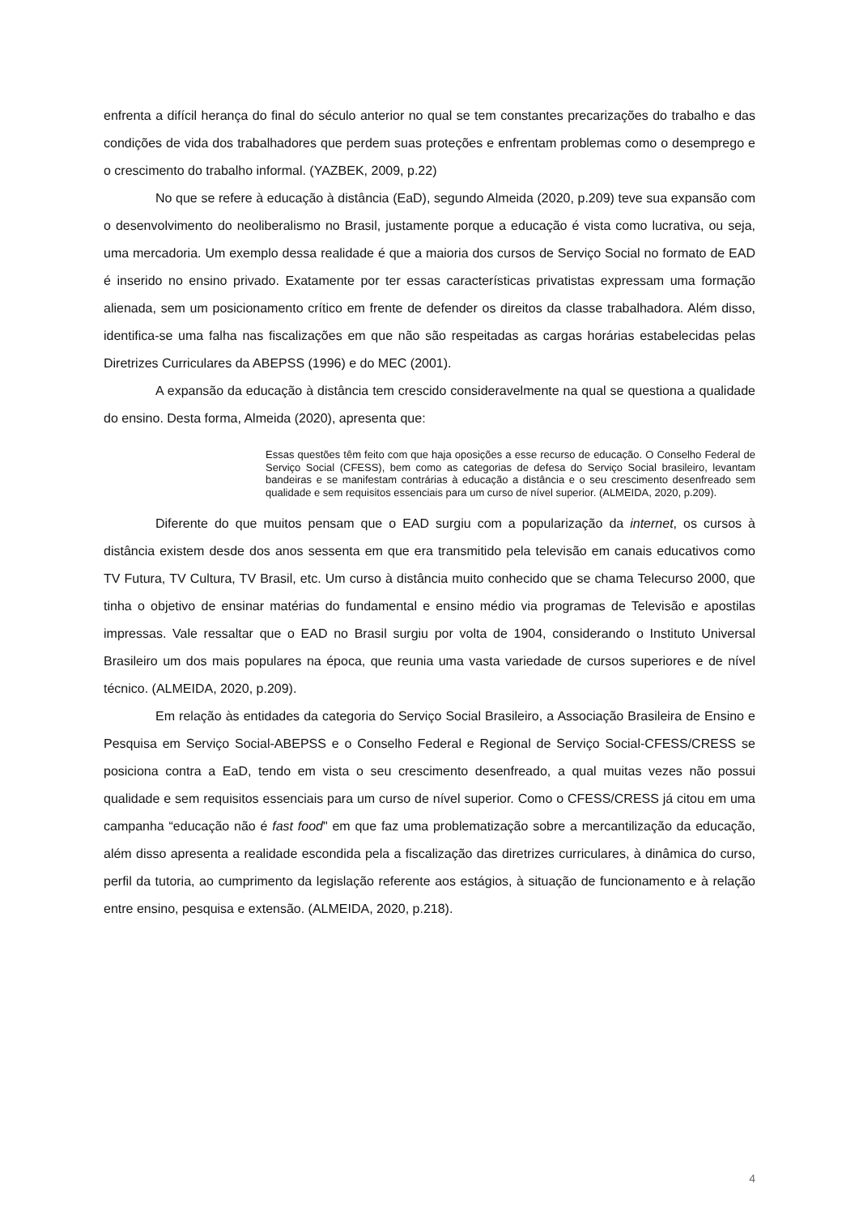enfrenta a difícil herança do final do século anterior no qual se tem constantes precarizações do trabalho e das condições de vida dos trabalhadores que perdem suas proteções e enfrentam problemas como o desemprego e o crescimento do trabalho informal. (YAZBEK, 2009, p.22)
No que se refere à educação à distância (EaD), segundo Almeida (2020, p.209) teve sua expansão com o desenvolvimento do neoliberalismo no Brasil, justamente porque a educação é vista como lucrativa, ou seja, uma mercadoria. Um exemplo dessa realidade é que a maioria dos cursos de Serviço Social no formato de EAD é inserido no ensino privado. Exatamente por ter essas características privatistas expressam uma formação alienada, sem um posicionamento crítico em frente de defender os direitos da classe trabalhadora. Além disso, identifica-se uma falha nas fiscalizações em que não são respeitadas as cargas horárias estabelecidas pelas Diretrizes Curriculares da ABEPSS (1996) e do MEC (2001).
A expansão da educação à distância tem crescido consideravelmente na qual se questiona a qualidade do ensino. Desta forma, Almeida (2020), apresenta que:
Essas questões têm feito com que haja oposições a esse recurso de educação. O Conselho Federal de Serviço Social (CFESS), bem como as categorias de defesa do Serviço Social brasileiro, levantam bandeiras e se manifestam contrárias à educação a distância e o seu crescimento desenfreado sem qualidade e sem requisitos essenciais para um curso de nível superior. (ALMEIDA, 2020, p.209).
Diferente do que muitos pensam que o EAD surgiu com a popularização da internet, os cursos à distância existem desde dos anos sessenta em que era transmitido pela televisão em canais educativos como TV Futura, TV Cultura, TV Brasil, etc. Um curso à distância muito conhecido que se chama Telecurso 2000, que tinha o objetivo de ensinar matérias do fundamental e ensino médio via programas de Televisão e apostilas impressas. Vale ressaltar que o EAD no Brasil surgiu por volta de 1904, considerando o Instituto Universal Brasileiro um dos mais populares na época, que reunia uma vasta variedade de cursos superiores e de nível técnico. (ALMEIDA, 2020, p.209).
Em relação às entidades da categoria do Serviço Social Brasileiro, a Associação Brasileira de Ensino e Pesquisa em Serviço Social-ABEPSS e o Conselho Federal e Regional de Serviço Social-CFESS/CRESS se posiciona contra a EaD, tendo em vista o seu crescimento desenfreado, a qual muitas vezes não possui qualidade e sem requisitos essenciais para um curso de nível superior. Como o CFESS/CRESS já citou em uma campanha “educação não é fast food" em que faz uma problematização sobre a mercantilização da educação, além disso apresenta a realidade escondida pela a fiscalização das diretrizes curriculares, à dinâmica do curso, perfil da tutoria, ao cumprimento da legislação referente aos estágios, à situação de funcionamento e à relação entre ensino, pesquisa e extensão. (ALMEIDA, 2020, p.218).
4